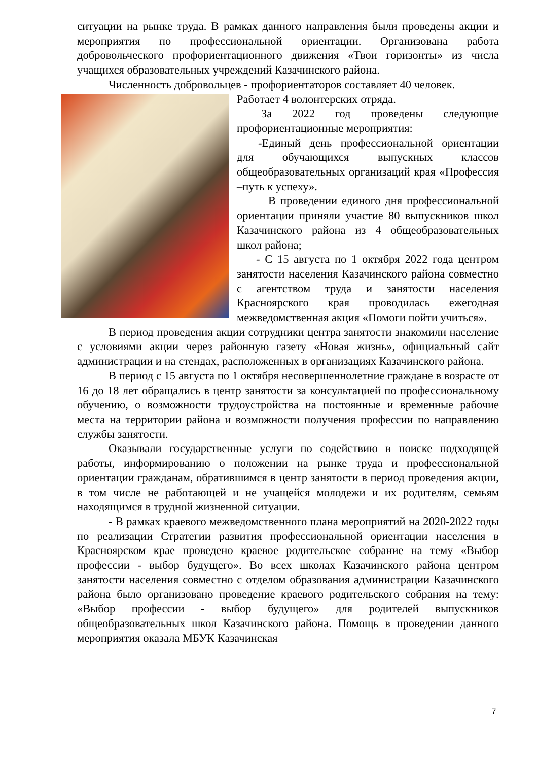ситуации на рынке труда. В рамках данного направления были проведены акции и мероприятия по профессиональной ориентации. Организована работа добровольческого профориентационного движения «Твои горизонты» из числа учащихся образовательных учреждений Казачинского района.
Численность добровольцев - профориентаторов составляет 40 человек.
Работает 4 волонтерских отряда.
За 2022 год проведены следующие профориентационные мероприятия:
-Единый день профессиональной ориентации для обучающихся выпускных классов общеобразовательных организаций края «Профессия –путь к успеху».
В проведении единого дня профессиональной ориентации приняли участие 80 выпускников школ Казачинского района из 4 общеобразовательных школ района;
- С 15 августа по 1 октября 2022 года центром занятости населения Казачинского района совместно с агентством труда и занятости населения Красноярского края проводилась ежегодная межведомственная акция «Помоги пойти учиться».
В период проведения акции сотрудники центра занятости знакомили население с условиями акции через районную газету «Новая жизнь», официальный сайт администрации и на стендах, расположенных в организациях Казачинского района.
В период с 15 августа по 1 октября несовершеннолетние граждане в возрасте от 16 до 18 лет обращались в центр занятости за консультацией по профессиональному обучению, о возможности трудоустройства на постоянные и временные рабочие места на территории района и возможности получения профессии по направлению службы занятости.
Оказывали государственные услуги по содействию в поиске подходящей работы, информированию о положении на рынке труда и профессиональной ориентации гражданам, обратившимся в центр занятости в период проведения акции, в том числе не работающей и не учащейся молодежи и их родителям, семьям находящимся в трудной жизненной ситуации.
- В рамках краевого межведомственного плана мероприятий на 2020-2022 годы по реализации Стратегии развития профессиональной ориентации населения в Красноярском крае проведено краевое родительское собрание на тему «Выбор профессии - выбор будущего». Во всех школах Казачинского района центром занятости населения совместно с отделом образования администрации Казачинского района было организовано проведение краевого родительского собрания на тему: «Выбор профессии - выбор будущего» для родителей выпускников общеобразовательных школ Казачинского района. Помощь в проведении данного мероприятия оказала МБУК Казачинская
7